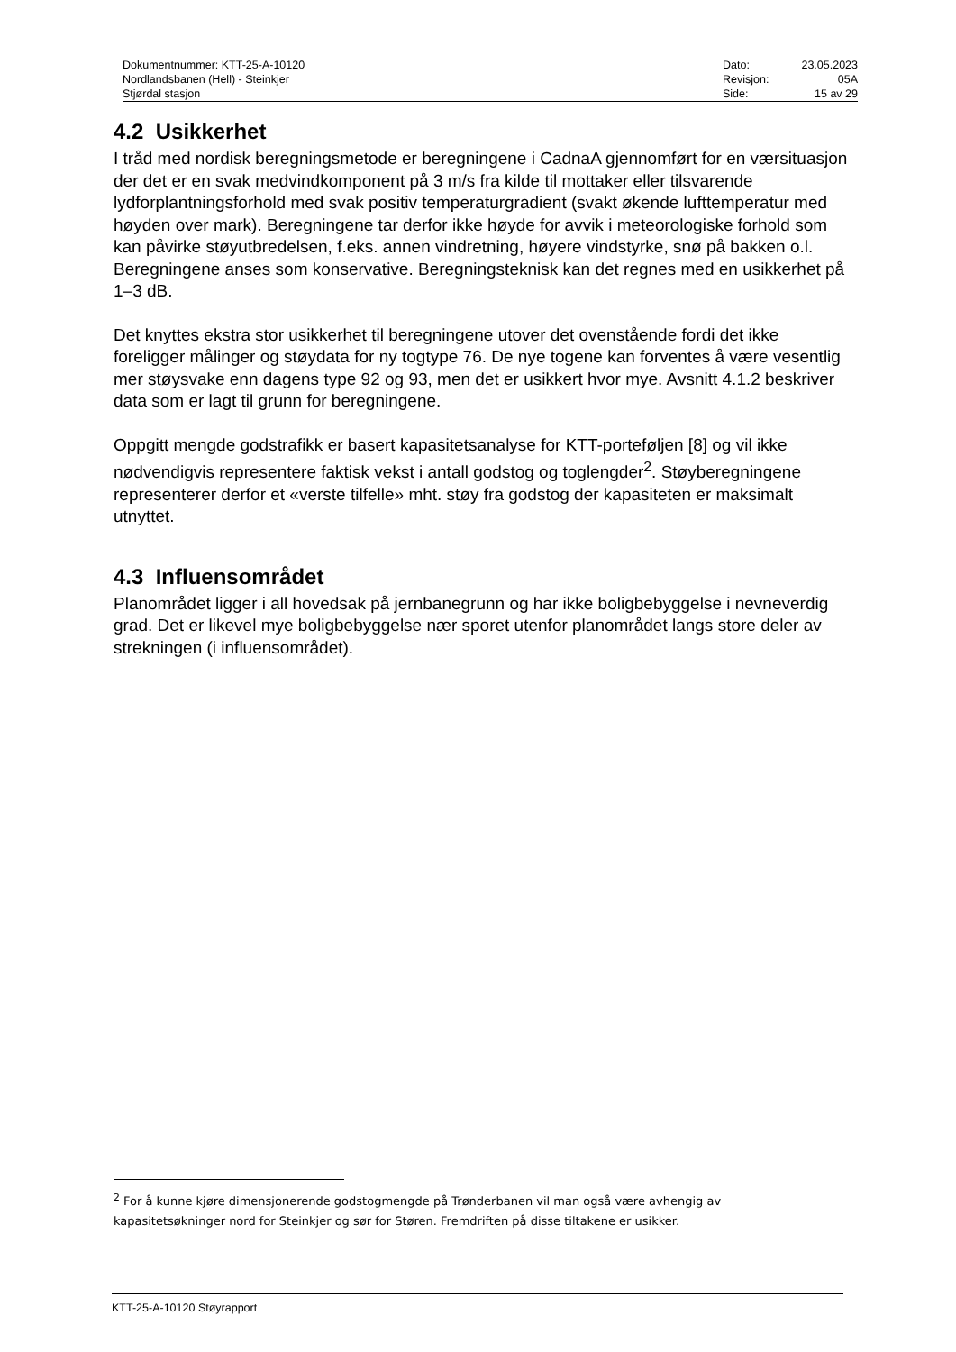| Dokumentnummer: KTT-25-A-10120 | Dato: | 23.05.2023 |
| Nordlandsbanen (Hell) - Steinkjer | Revisjon: | 05A |
| Stjørdal stasjon | Side: | 15 av 29 |
4.2 Usikkerhet
I tråd med nordisk beregningsmetode er beregningene i CadnaA gjennomført for en værsituasjon der det er en svak medvindkomponent på 3 m/s fra kilde til mottaker eller tilsvarende lydforplantningsforhold med svak positiv temperaturgradient (svakt økende lufttemperatur med høyden over mark). Beregningene tar derfor ikke høyde for avvik i meteorologiske forhold som kan påvirke støyutbredelsen, f.eks. annen vindretning, høyere vindstyrke, snø på bakken o.l. Beregningene anses som konservative. Beregningsteknisk kan det regnes med en usikkerhet på 1–3 dB.
Det knyttes ekstra stor usikkerhet til beregningene utover det ovenstående fordi det ikke foreligger målinger og støydata for ny togtype 76. De nye togene kan forventes å være vesentlig mer støysvake enn dagens type 92 og 93, men det er usikkert hvor mye. Avsnitt 4.1.2 beskriver data som er lagt til grunn for beregningene.
Oppgitt mengde godstrafikk er basert kapasitetsanalyse for KTT-porteføljen [8] og vil ikke nødvendigvis representere faktisk vekst i antall godstog og toglengder<sup>2</sup>. Støyberegningene representerer derfor et «verste tilfelle» mht. støy fra godstog der kapasiteten er maksimalt utnyttet.
4.3 Influensområdet
Planområdet ligger i all hovedsak på jernbanegrunn og har ikke boligbebyggelse i nevneverdig grad. Det er likevel mye boligbebyggelse nær sporet utenfor planområdet langs store deler av strekningen (i influensområdet).
<sup>2</sup> For å kunne kjøre dimensjonerende godstogmengde på Trønderbanen vil man også være avhengig av kapasitetsøkninger nord for Steinkjer og sør for Støren. Fremdriften på disse tiltakene er usikker.
KTT-25-A-10120 Støyrapport